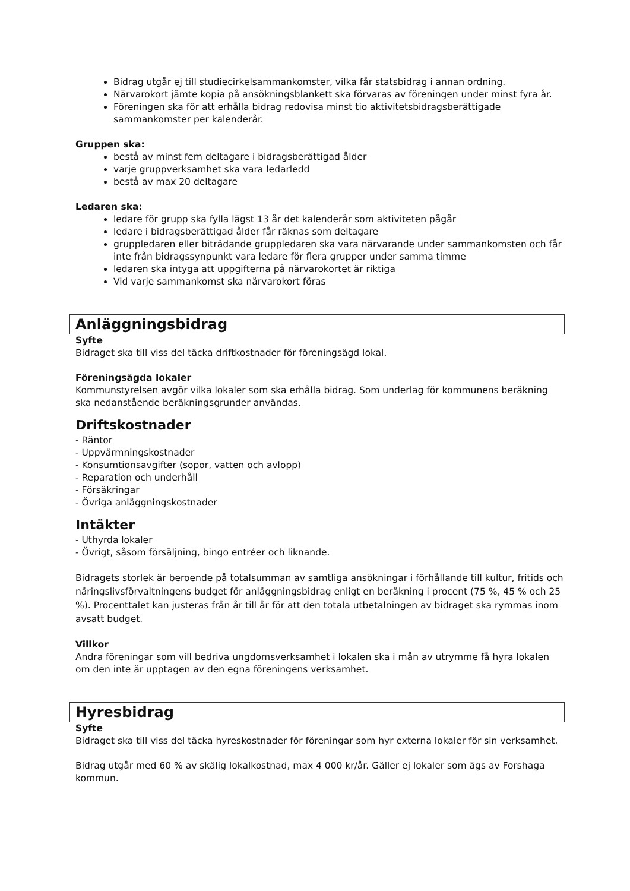Bidrag utgår ej till studiecirkelsammankomster, vilka får statsbidrag i annan ordning.
Närvarokort jämte kopia på ansökningsblankett ska förvaras av föreningen under minst fyra år.
Föreningen ska för att erhålla bidrag redovisa minst tio aktivitetsbidragsberättigade sammankomster per kalenderår.
Gruppen ska:
bestå av minst fem deltagare i bidragsberättigad ålder
varje gruppverksamhet ska vara ledarledd
bestå av max 20 deltagare
Ledaren ska:
ledare för grupp ska fylla lägst 13 år det kalenderår som aktiviteten pågår
ledare i bidragsberättigad ålder får räknas som deltagare
gruppledaren eller biträdande gruppledaren ska vara närvarande under sammankomsten och får inte från bidragssynpunkt vara ledare för flera grupper under samma timme
ledaren ska intyga att uppgifterna på närvarokortet är riktiga
Vid varje sammankomst ska närvarokort föras
Anläggningsbidrag
Syfte
Bidraget ska till viss del täcka driftkostnader för föreningsägd lokal.
Föreningsägda lokaler
Kommunstyrelsen avgör vilka lokaler som ska erhålla bidrag. Som underlag för kommunens beräkning ska nedanstående beräkningsgrunder användas.
Driftskostnader
- Räntor
- Uppvärmningskostnader
- Konsumtionsavgifter (sopor, vatten och avlopp)
- Reparation och underhåll
- Försäkringar
- Övriga anläggningskostnader
Intäkter
- Uthyrda lokaler
- Övrigt, såsom försäljning, bingo entréer och liknande.
Bidragets storlek är beroende på totalsumman av samtliga ansökningar i förhållande till kultur, fritids och näringslivsförvaltningens budget för anläggningsbidrag enligt en beräkning i procent (75 %, 45 % och 25 %). Procenttalet kan justeras från år till år för att den totala utbetalningen av bidraget ska rymmas inom avsatt budget.
Villkor
Andra föreningar som vill bedriva ungdomsverksamhet i lokalen ska i mån av utrymme få hyra lokalen om den inte är upptagen av den egna föreningens verksamhet.
Hyresbidrag
Syfte
Bidraget ska till viss del täcka hyreskostnader för föreningar som hyr externa lokaler för sin verksamhet.
Bidrag utgår med 60 % av skälig lokalkostnad, max 4 000 kr/år. Gäller ej lokaler som ägs av Forshaga kommun.